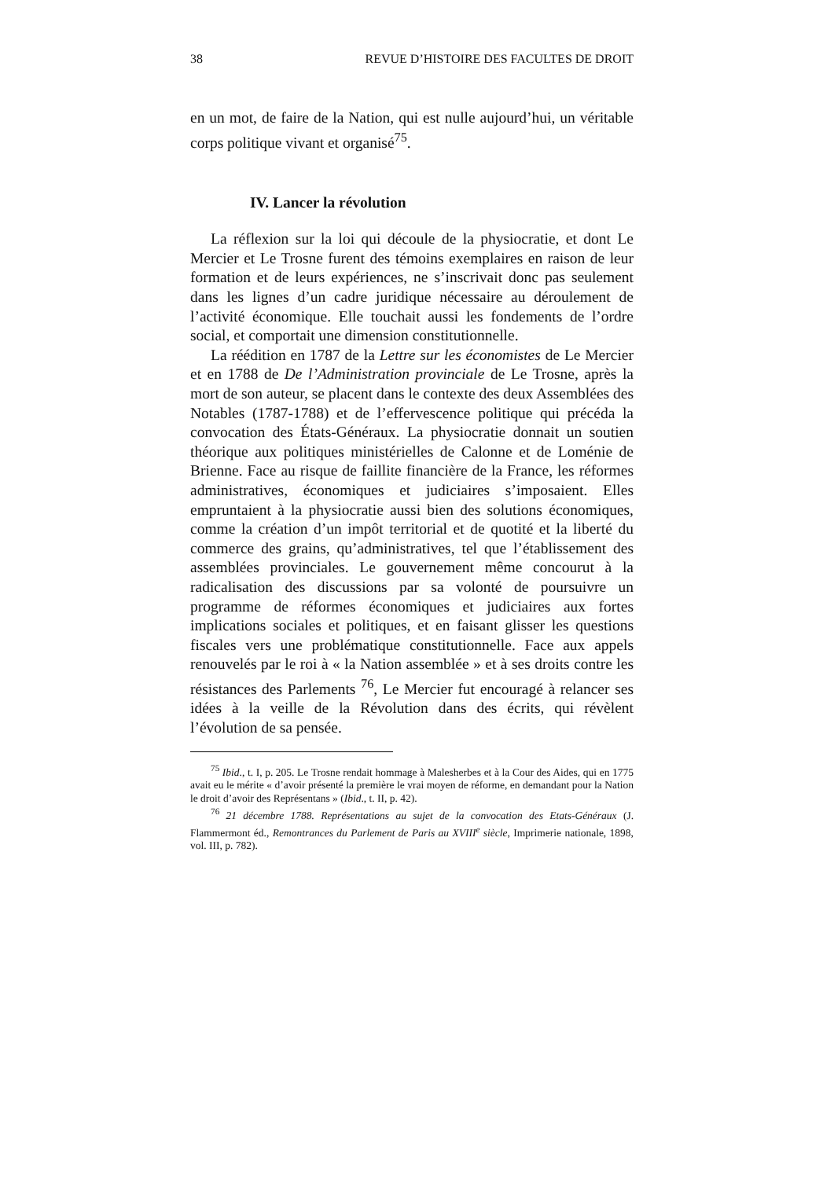38 REVUE D’HISTOIRE DES FACULTES DE DROIT
en un mot, de faire de la Nation, qui est nulle aujourd’hui, un véritable corps politique vivant et organisé<sup>75</sup>.
IV. Lancer la révolution
La réflexion sur la loi qui découle de la physiocratie, et dont Le Mercier et Le Trosne furent des témoins exemplaires en raison de leur formation et de leurs expériences, ne s’inscrivait donc pas seulement dans les lignes d’un cadre juridique nécessaire au déroulement de l’activité économique. Elle touchait aussi les fondements de l’ordre social, et comportait une dimension constitutionnelle.
La réédition en 1787 de la Lettre sur les économistes de Le Mercier et en 1788 de De l’Administration provinciale de Le Trosne, après la mort de son auteur, se placent dans le contexte des deux Assemblées des Notables (1787-1788) et de l’effervescence politique qui précéda la convocation des États-Généraux. La physiocratie donnait un soutien théorique aux politiques ministérielles de Calonne et de Loménie de Brienne. Face au risque de faillite financière de la France, les réformes administratives, économiques et judiciaires s’imposaient. Elles empruntaient à la physiocratie aussi bien des solutions économiques, comme la création d’un impôt territorial et de quotité et la liberté du commerce des grains, qu’administratives, tel que l’établissement des assemblées provinciales. Le gouvernement même concourut à la radicalisation des discussions par sa volonté de poursuivre un programme de réformes économiques et judiciaires aux fortes implications sociales et politiques, et en faisant glisser les questions fiscales vers une problématique constitutionnelle. Face aux appels renouvelés par le roi à « la Nation assemblée » et à ses droits contre les résistances des Parlements <sup>76</sup>, Le Mercier fut encouragé à relancer ses idées à la veille de la Révolution dans des écrits, qui révèlent l’évolution de sa pensée.
<sup>75</sup> Ibid., t. I, p. 205. Le Trosne rendait hommage à Malesherbes et à la Cour des Aides, qui en 1775 avait eu le mérite « d’avoir présenté la première le vrai moyen de réforme, en demandant pour la Nation le droit d’avoir des Représentans » (Ibid., t. II, p. 42).
<sup>76</sup> 21 décembre 1788. Représentations au sujet de la convocation des Etats-Généraux (J. Flammermont éd., Remontrances du Parlement de Paris au XVIII<sup>e</sup> siècle, Imprimerie nationale, 1898, vol. III, p. 782).